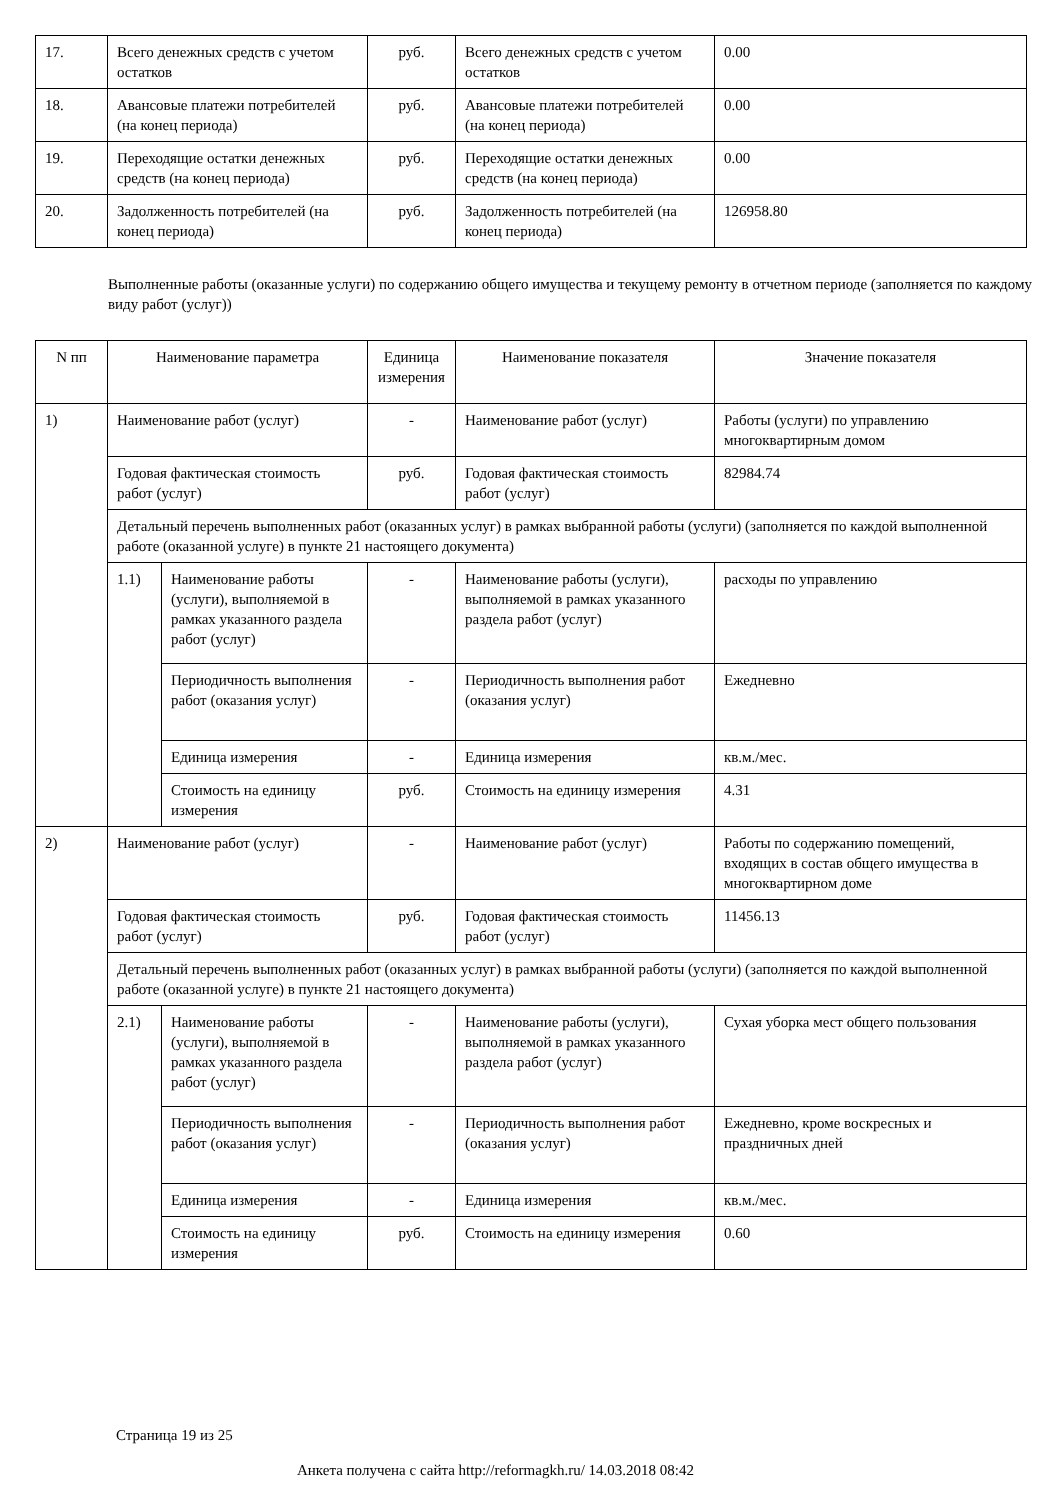| 17. | Всего денежных средств с учетом остатков | руб. | Всего денежных средств с учетом остатков | 0.00 |
| 18. | Авансовые платежи потребителей (на конец периода) | руб. | Авансовые платежи потребителей (на конец периода) | 0.00 |
| 19. | Переходящие остатки денежных средств (на конец периода) | руб. | Переходящие остатки денежных средств (на конец периода) | 0.00 |
| 20. | Задолженность потребителей (на конец периода) | руб. | Задолженность потребителей (на конец периода) | 126958.80 |
Выполненные работы (оказанные услуги) по содержанию общего имущества и текущему ремонту в отчетном периоде (заполняется по каждому виду работ (услуг))
| N пп | Наименование параметра | | Единица измерения | Наименование показателя | Значение показателя |
| --- | --- | --- | --- | --- | --- |
| 1) | Наименование работ (услуг) | | - | Наименование работ (услуг) | Работы (услуги) по управлению многоквартирным домом |
| | Годовая фактическая стоимость работ (услуг) | | руб. | Годовая фактическая стоимость работ (услуг) | 82984.74 |
| | Детальный перечень выполненных работ (оказанных услуг) в рамках выбранной работы (услуги) (заполняется по каждой выполненной работе (оказанной услуге) в пункте 21 настоящего документа) | | | | |
| | 1.1) | Наименование работы (услуги), выполняемой в рамках указанного раздела работ (услуг) | - | Наименование работы (услуги), выполняемой в рамках указанного раздела работ (услуг) | расходы по управлению |
| | | Периодичность выполнения работ (оказания услуг) | - | Периодичность выполнения работ (оказания услуг) | Ежедневно |
| | | Единица измерения | - | Единица измерения | кв.м./мес. |
| | | Стоимость на единицу измерения | руб. | Стоимость на единицу измерения | 4.31 |
| 2) | Наименование работ (услуг) | | - | Наименование работ (услуг) | Работы по содержанию помещений, входящих в состав общего имущества в многоквартирном доме |
| | Годовая фактическая стоимость работ (услуг) | | руб. | Годовая фактическая стоимость работ (услуг) | 11456.13 |
| | Детальный перечень выполненных работ (оказанных услуг) в рамках выбранной работы (услуги) (заполняется по каждой выполненной работе (оказанной услуге) в пункте 21 настоящего документа) | | | | |
| | 2.1) | Наименование работы (услуги), выполняемой в рамках указанного раздела работ (услуг) | - | Наименование работы (услуги), выполняемой в рамках указанного раздела работ (услуг) | Сухая уборка мест общего пользования |
| | | Периодичность выполнения работ (оказания услуг) | - | Периодичность выполнения работ (оказания услуг) | Ежедневно, кроме воскресных и праздничных дней |
| | | Единица измерения | - | Единица измерения | кв.м./мес. |
| | | Стоимость на единицу измерения | руб. | Стоимость на единицу измерения | 0.60 |
Страница 19 из 25
Анкета получена с сайта http://reformagkh.ru/ 14.03.2018 08:42